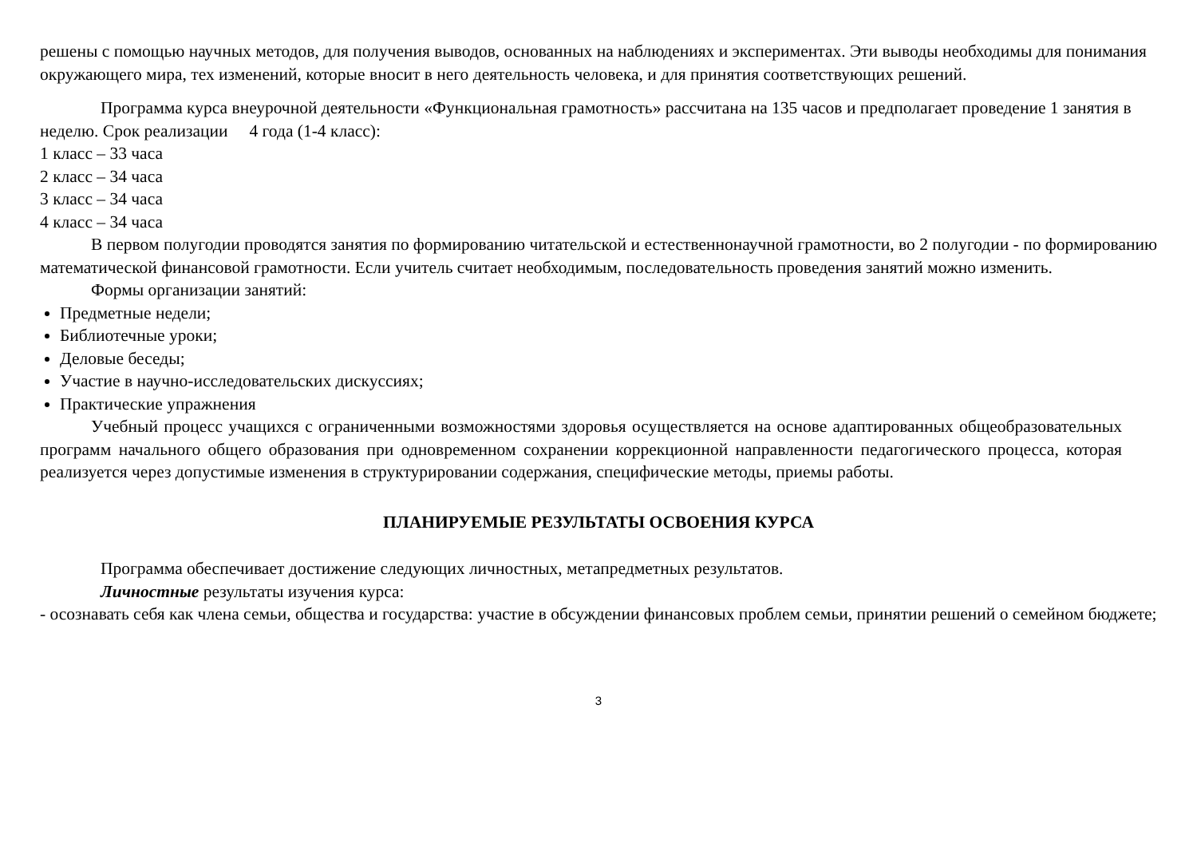решены с помощью научных методов, для получения выводов, основанных на наблюдениях и экспериментах. Эти выводы необходимы для понимания окружающего мира, тех изменений, которые вносит в него деятельность человека, и для принятия соответствующих решений.
Программа курса внеурочной деятельности «Функциональная грамотность» рассчитана на 135 часов и предполагает проведение 1 занятия в неделю. Срок реализации 4 года (1-4 класс):
1 класс – 33 часа
2 класс – 34 часа
3 класс – 34 часа
4 класс – 34 часа
В первом полугодии проводятся занятия по формированию читательской и естественнонаучной грамотности, во 2 полугодии - по формированию математической финансовой грамотности. Если учитель считает необходимым, последовательность проведения занятий можно изменить.
Формы организации занятий:
Предметные недели;
Библиотечные уроки;
Деловые беседы;
Участие в научно-исследовательских дискуссиях;
Практические упражнения
Учебный процесс учащихся с ограниченными возможностями здоровья осуществляется на основе адаптированных общеобразовательных программ начального общего образования при одновременном сохранении коррекционной направленности педагогического процесса, которая реализуется через допустимые изменения в структурировании содержания, специфические методы, приемы работы.
ПЛАНИРУЕМЫЕ РЕЗУЛЬТАТЫ ОСВОЕНИЯ КУРСА
Программа обеспечивает достижение следующих личностных, метапредметных результатов.
Личностные результаты изучения курса:
- осознавать себя как члена семьи, общества и государства: участие в обсуждении финансовых проблем семьи, принятии решений о семейном бюджете;
3